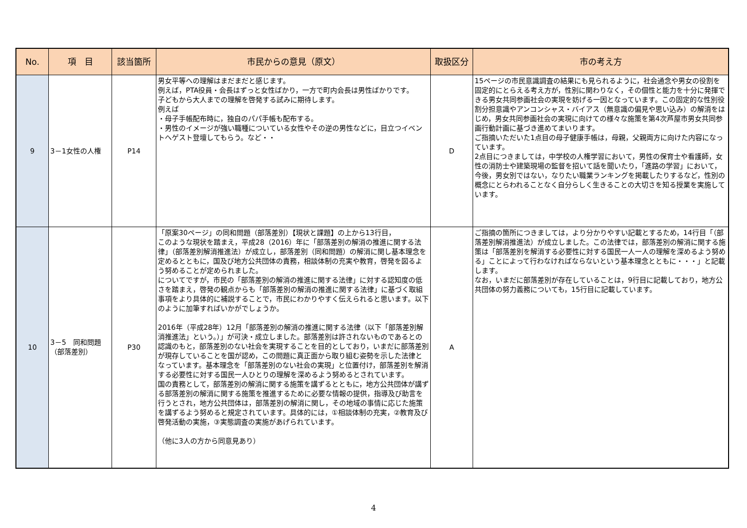| No. | 項 目 | 該当箇所 | 市民からの意見（原文） | 取扱区分 | 市の考え方 |
| --- | --- | --- | --- | --- | --- |
| 9 | 3－1女性の人権 | P14 | 男女平等への理解はまだまだと感じます。 例えば，PTA役員・会長はずっと女性ばかり，一方で町内会長は男性ばかりです。 子どもから大人までの理解を啓発する試みに期待します。 例えば ・母子手帳配布時に，独自のパパ手帳も配布する。 ・男性のイメージが強い職種についている女性やその逆の男性などに，目立つイベントへゲスト登壇してもらう。など・・ | D | 15ページの市民意識調査の結果にも見られるように，社会通念や男女の役割を固定的にとらえる考え方が，性別に関わりなく，その個性と能力を十分に発揮できる男女共同参画社会の実現を妨げる一因となっています。この固定的な性別役割分担意識やアンコンシャス・バイアス（無意識の偏見や思い込み）の解消をはじめ，男女共同参画社会の実現に向けての様々な施策を第4次芦屋市男女共同参画行動計画に基づき進めてまいります。 ご指摘いただいた1点目の母子健康手帳は，母親，父親両方に向けた内容になっています。 2点目につきましては，中学校の人権学習において，男性の保育士や看護師，女性の消防士や建築現場の監督を招いて話を聞いたり，「進路の学習」において，今後，男女別ではない，なりたい職業ランキングを掲載したりするなど，性別の概念にとらわれることなく自分らしく生きることの大切さを知る授業を実施しています。 |
| 10 | 3－5 同和問題（部落差別） | P30 | 「原案30ページ」の同和問題（部落差別）【現状と課題】の上から13行目， このような現状を踏まえ，平成28（2016）年に「部落差別の解消の推進に関する法律」（部落差別解消推進法）が成立し，部落差別（同和問題）の解消に関し基本理念を定めるとともに，国及び地方公共団体の責務，相談体制の充実や教育，啓発を図るよう努めることが定められました。 についてですが，市民の「部落差別の解消の推進に関する法律」に対する認知度の低さを踏まえ，啓発の観点からも「部落差別の解消の推進に関する法律」に基づく取組事項をより具体的に補説することで，市民にわかりやすく伝えられると思います。以下のように加筆すればいかがでしょうか。 2016年（平成28年）12月「部落差別の解消の推進に関する法律（以下「部落差別解消推進法」という。）」が可決・成立しました。部落差別は許されないものであるとの認識のもと，部落差別のない社会を実現することを目的としており，いまだに部落差別が現存していることを国が認め，この問題に真正面から取り組む姿勢を示した法律となっています。基本理念を「部落差別のない社会の実現」と位置付け，部落差別を解消する必要性に対する国民一人ひとりの理解を深めるよう努めるとされています。 国の責務として，部落差別の解消に関する施策を講ずるとともに，地方公共団体が講ずる部落差別の解消に関する施策を推進するために必要な情報の提供，指導及び助言を行うとされ，地方公共団体は，部落差別の解消に関し，その地域の事情に応じた施策を講ずるよう努めると規定されています。具体的には，①相談体制の充実，②教育及び啓発活動の実施，③実態調査の実施があげられています。 （他に3人の方から同意見あり） | A | ご指摘の箇所につきましては，より分かりやすい記載とするため，14行目「（部落差別解消推進法）が成立しました。この法律では，部落差別の解消に関する施策は「部落差別を解消する必要性に対する国民一人一人の理解を深めるよう努める」ことによって行わなければならないという基本理念とともに・・・」と記載します。 なお，いまだに部落差別が存在していることは，9行目に記載しており，地方公共団体の努力義務についても，15行目に記載しています。 |
4